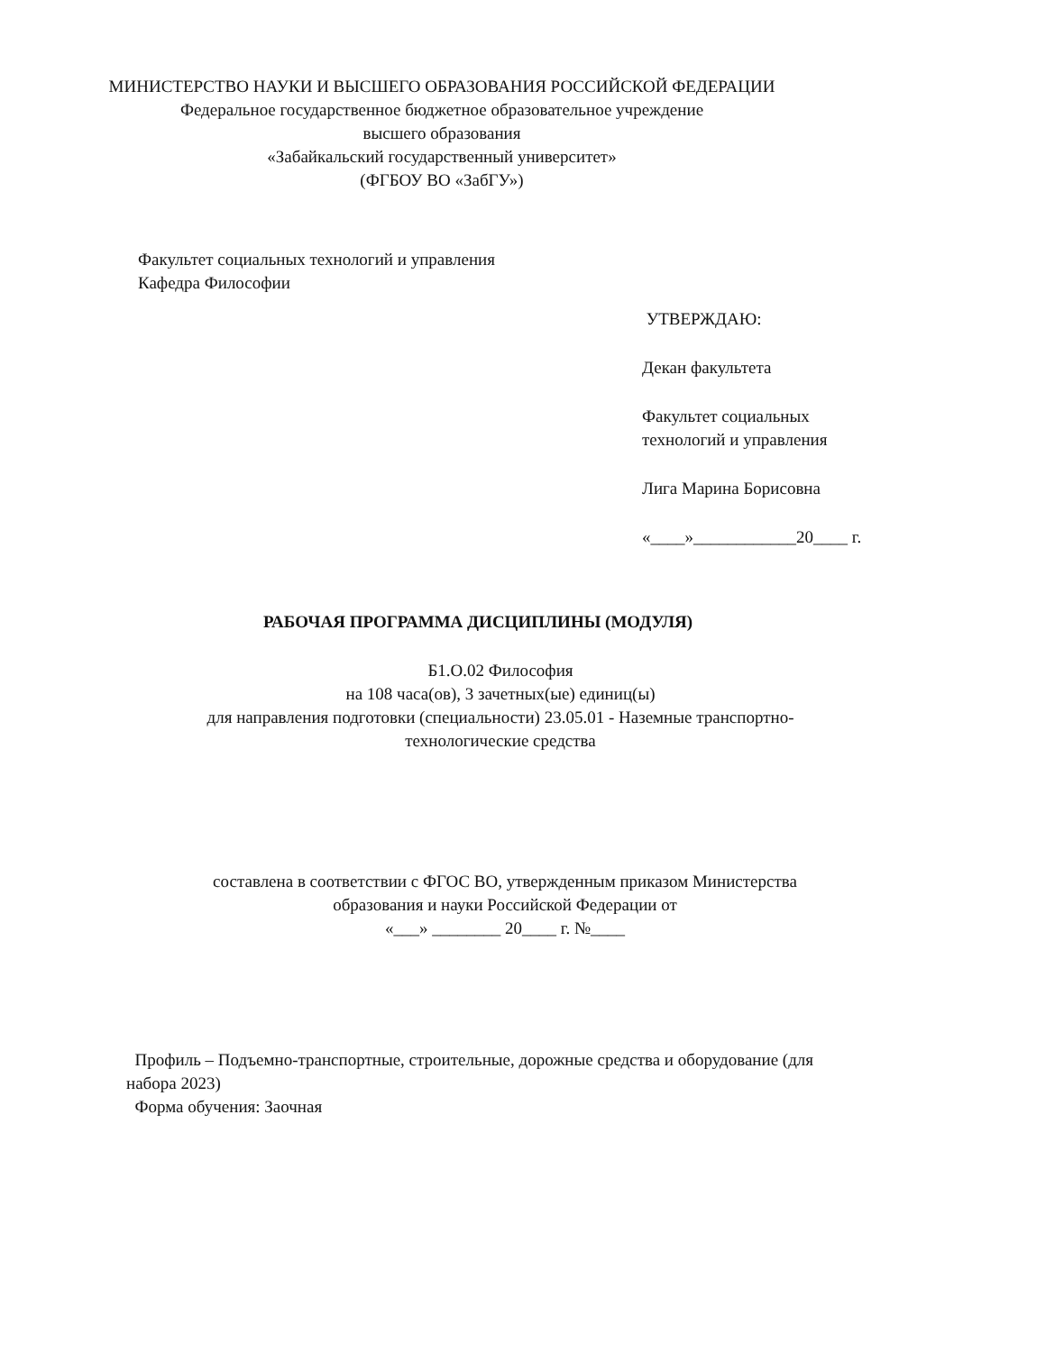МИНИСТЕРСТВО НАУКИ И ВЫСШЕГО ОБРАЗОВАНИЯ РОССИЙСКОЙ ФЕДЕРАЦИИ
Федеральное государственное бюджетное образовательное учреждение
высшего образования
«Забайкальский государственный университет»
(ФГБОУ ВО «ЗабГУ»)
Факультет социальных технологий и управления
Кафедра Философии
УТВЕРЖДАЮ:
Декан факультета
Факультет социальных технологий и управления
Лига Марина Борисовна
«____»____________20____ г.
РАБОЧАЯ ПРОГРАММА ДИСЦИПЛИНЫ (МОДУЛЯ)
Б1.О.02 Философия
на 108 часа(ов), 3 зачетных(ые) единиц(ы)
для направления подготовки (специальности) 23.05.01 - Наземные транспортно-технологические средства
составлена в соответствии с ФГОС ВО, утвержденным приказом Министерства образования и науки Российской Федерации от
«___» ________ 20____ г. №____
Профиль – Подъемно-транспортные, строительные, дорожные средства и оборудование (для набора 2023)
Форма обучения: Заочная